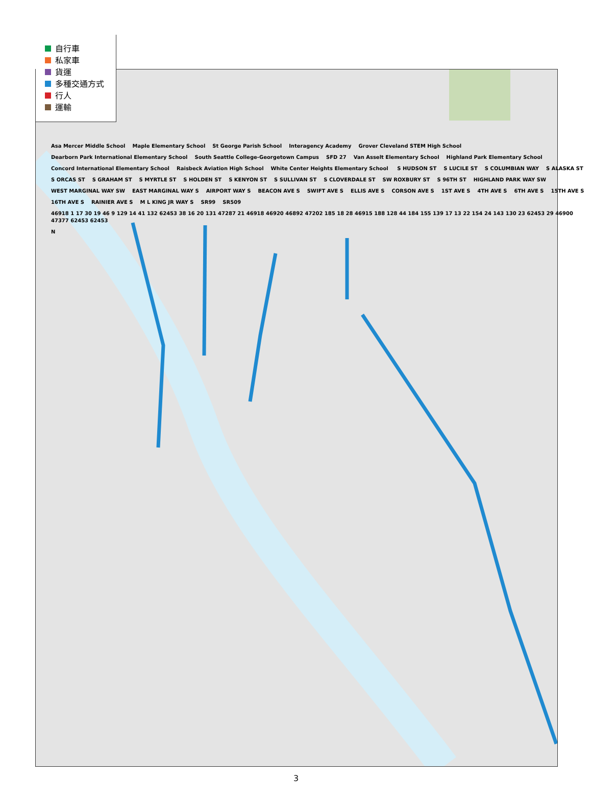自行車
私家車
貨運
多種交通方式
行人
運輸
Asa Mercer Middle School Maple Elementary School St George Parish School Interagency Academy
Grover Cleveland STEM High School
Dearborn Park International Elementary School
South Seattle College-Georgetown Campus
SFD 27 Van Asselt Elementary School
Highland Park Elementary School
Concord International Elementary School
Raisbeck Aviation High School
White Center Heights Elementary School
S HUDSON ST S LUCILE ST S COLUMBIAN WAY S ALASKA ST S ORCAS ST S GRAHAM ST S MYRTLE ST S HOLDEN ST S KENYON ST S SULLIVAN ST S CLOVERDALE ST SW ROXBURY ST S 96TH ST HIGHLAND PARK WAY SW WEST MARGINAL WAY SW EAST MARGINAL WAY S AIRPORT WAY S BEACON AVE S SWIFT AVE S ELLIS AVE S CORSON AVE S 1ST AVE S 4TH AVE S 6TH AVE S 15TH AVE S 16TH AVE S RAINIER AVE S M L KING JR WAY S SR99 SR509
46918 1 17 30 19 46 9 129 14 41 132 62453 38 16 20 131 47287 21 46918 46920 46892 47202 185 18 28 46915 188 128 44 184 155 139 17 13 22 154 24 143 130 23 62453 29 46900 47377 62453 62453
N
3